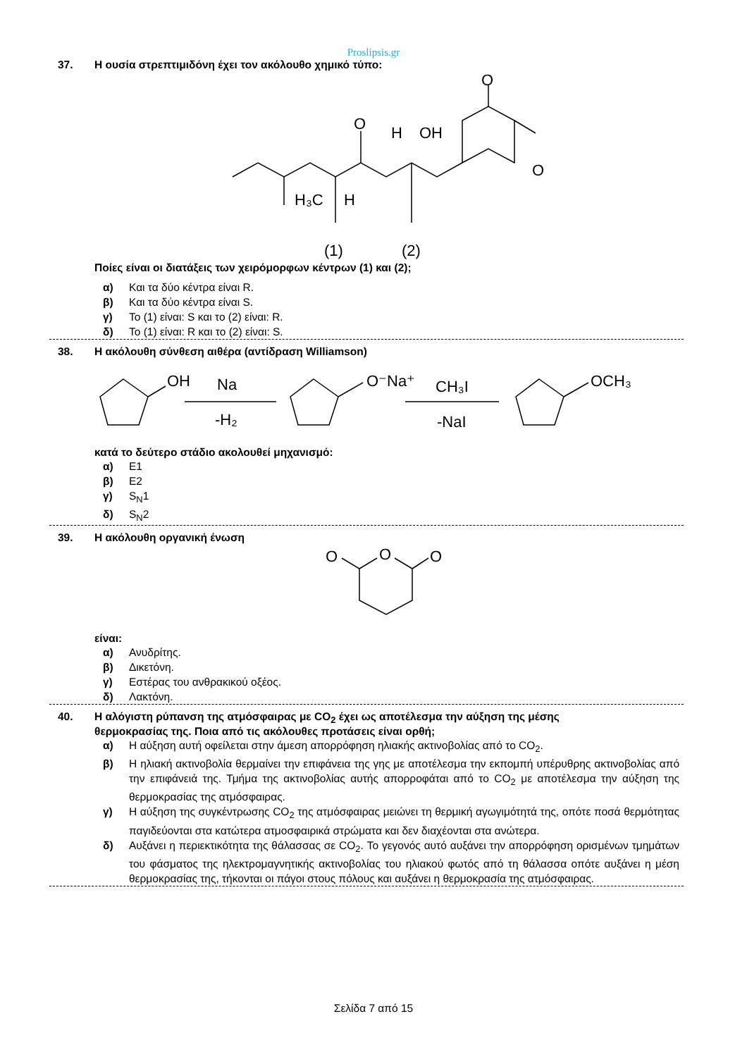Proslipsis.gr
37. Η ουσία στρεπτιμιδόνη έχει τον ακόλουθο χημικό τύπο:
O
O
H
OH
O
H₃C
H
(1)
(2)
Ποίες είναι οι διατάξεις των χειρόμορφων κέντρων (1) και (2);
α) Και τα δύο κέντρα είναι R.
β) Και τα δύο κέντρα είναι S.
γ) Το (1) είναι: S και το (2) είναι: R.
δ) Το (1) είναι: R και το (2) είναι: S.
38. Η ακόλουθη σύνθεση αιθέρα (αντίδραση Williamson)
OH
Na
-H₂
O⁻Na⁺
CH₃I
-NaI
OCH₃
κατά το δεύτερο στάδιο ακολουθεί μηχανισμό:
α) E1
β) E2
γ) S<sub>N</sub>1
δ) S<sub>N</sub>2
39. Η ακόλουθη οργανική ένωση
O
O
O
είναι:
α) Ανυδρίτης.
β) Δικετόνη.
γ) Εστέρας του ανθρακικού οξέος.
δ) Λακτόνη.
40. Η αλόγιστη ρύπανση της ατμόσφαιρας με CO<sub>2</sub> έχει ως αποτέλεσμα την αύξηση της μέσης
θερμοκρασίας της. Ποια από τις ακόλουθες προτάσεις είναι ορθή;
α) Η αύξηση αυτή οφείλεται στην άμεση απορρόφηση ηλιακής ακτινοβολίας από το CO<sub>2</sub>.
β) Η ηλιακή ακτινοβολία θερμαίνει την επιφάνεια της γης με αποτέλεσμα την εκπομπή υπέρυθρης ακτινοβολίας από την επιφάνειά της. Τμήμα της ακτινοβολίας αυτής απορροφάται από το CO<sub>2</sub> με αποτέλεσμα την αύξηση της θερμοκρασίας της ατμόσφαιρας.
γ) Η αύξηση της συγκέντρωσης CO<sub>2</sub> της ατμόσφαιρας μειώνει τη θερμική αγωγιμότητά της, οπότε ποσά θερμότητας παγιδεύονται στα κατώτερα ατμοσφαιρικά στρώματα και δεν διαχέονται στα ανώτερα.
δ) Αυξάνει η περιεκτικότητα της θάλασσας σε CO<sub>2</sub>. Το γεγονός αυτό αυξάνει την απορρόφηση ορισμένων τμημάτων του φάσματος της ηλεκτρομαγνητικής ακτινοβολίας του ηλιακού φωτός από τη θάλασσα οπότε αυξάνει η μέση θερμοκρασίας της, τήκονται οι πάγοι στους πόλους και αυξάνει η θερμοκρασία της ατμόσφαιρας.
Σελίδα 7 από 15